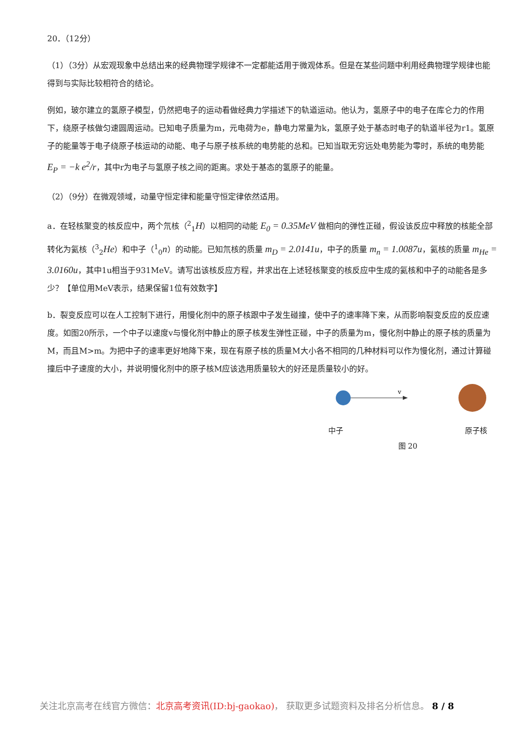20．（12分）
（1）（3分）从宏观现象中总结出来的经典物理学规律不一定都能适用于微观体系。但是在某些问题中利用经典物理学规律也能得到与实际比较相符合的结论。
例如，玻尔建立的氢原子模型，仍然把电子的运动看做经典力学描述下的轨道运动。他认为，氢原子中的电子在库仑力的作用下，绕原子核做匀速圆周运动。已知电子质量为m，元电荷为e，静电力常量为k，氢原子处于基态时电子的轨道半径为r1。氢原子的能量等于电子绕原子核运动的动能、电子与原子核系统的电势能的总和。已知当取无穷远处电势能为零时，系统的电势能 E<sub>P</sub> = −k e<sup>2</sup>/r，其中r为电子与氢原子核之间的距离。求处于基态的氢原子的能量。
（2）（9分）在微观领域，动量守恒定律和能量守恒定律依然适用。
a．在轻核聚变的核反应中，两个氘核（<sup>2</sup><sub>1</sub>H）以相同的动能 E<sub>0</sub> = 0.35MeV 做相向的弹性正碰，假设该反应中释放的核能全部转化为氦核（<sup>3</sup><sub>2</sub>He）和中子（<sup>1</sup><sub>0</sub>n）的动能。已知氘核的质量 m<sub>D</sub> = 2.0141u，中子的质量 m<sub>n</sub> = 1.0087u，氦核的质量 m<sub>He</sub> = 3.0160u，其中1u相当于931MeV。请写出该核反应方程，并求出在上述轻核聚变的核反应中生成的氦核和中子的动能各是多少？【单位用MeV表示，结果保留1位有效数字】
b．裂变反应可以在人工控制下进行，用慢化剂中的原子核跟中子发生碰撞，使中子的速率降下来，从而影响裂变反应的反应速度。如图20所示，一个中子以速度v与慢化剂中静止的原子核发生弹性正碰，中子的质量为m，慢化剂中静止的原子核的质量为M，而且M>m。为把中子的速率更好地降下来，现在有原子核的质量M大小各不相同的几种材料可以作为慢化剂，通过计算碰撞后中子速度的大小，并说明慢化剂中的原子核M应该选用质量较大的好还是质量较小的好。
v
中子 原子核
图 20
关注北京高考在线官方微信：北京高考资讯(ID:bj-gaokao)， 获取更多试题资料及排名分析信息。 8 / 8